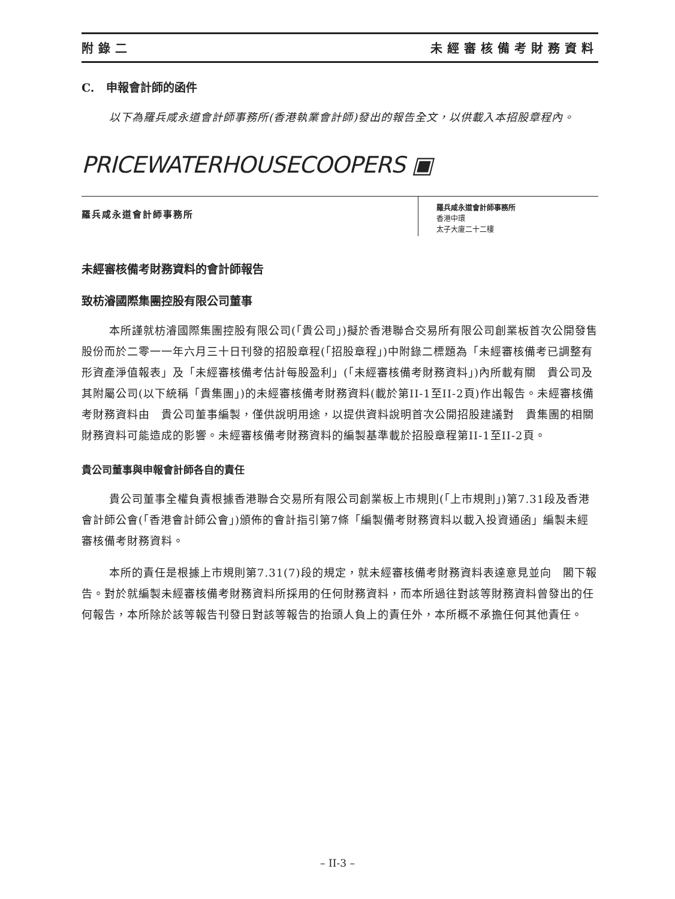附錄二 未經審核備考財務資料
C. 申報會計師的函件
以下為羅兵咸永道會計師事務所(香港執業會計師)發出的報告全文，以供載入本招股章程內。
PRICEWATERHOUSECOOPERS ▣
羅兵咸永道會計師事務所
羅兵咸永道會計師事務所
香港中環
太子大廈二十二樓
未經審核備考財務資料的會計師報告
致枋濬國際集團控股有限公司董事
本所謹就枋濬國際集團控股有限公司(「貴公司」)擬於香港聯合交易所有限公司創業板首次公開發售股份而於二零一一年六月三十日刊發的招股章程(「招股章程」)中附錄二標題為「未經審核備考已調整有形資產淨值報表」及「未經審核備考估計每股盈利」(「未經審核備考財務資料」)內所載有關　貴公司及其附屬公司(以下統稱「貴集團」)的未經審核備考財務資料(載於第II-1至II-2頁)作出報告。未經審核備考財務資料由　貴公司董事編製，僅供說明用途，以提供資料說明首次公開招股建議對　貴集團的相關財務資料可能造成的影響。未經審核備考財務資料的編製基準載於招股章程第II-1至II-2頁。
貴公司董事與申報會計師各自的責任
貴公司董事全權負責根據香港聯合交易所有限公司創業板上市規則(「上市規則」)第7.31段及香港會計師公會(「香港會計師公會」)頒佈的會計指引第7條「編製備考財務資料以載入投資通函」編製未經審核備考財務資料。
本所的責任是根據上市規則第7.31(7)段的規定，就未經審核備考財務資料表達意見並向　閣下報告。對於就編製未經審核備考財務資料所採用的任何財務資料，而本所過往對該等財務資料曾發出的任何報告，本所除於該等報告刊發日對該等報告的抬頭人負上的責任外，本所概不承擔任何其他責任。
– II-3 –